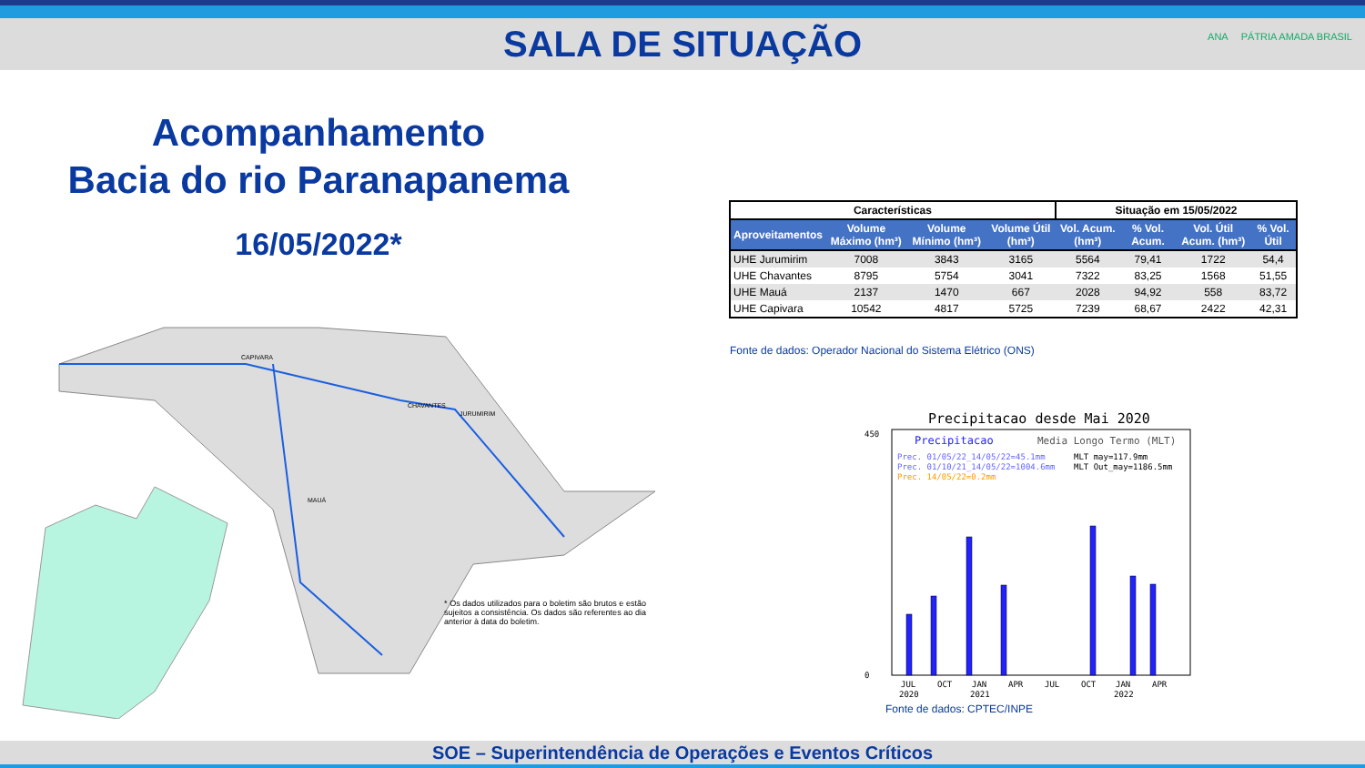SALA DE SITUAÇÃO
ANA PÁTRIA AMADA BRASIL
Acompanhamento
Bacia do rio Paranapanema
16/05/2022*
CAPIVARA
CHAVANTES
JURUMIRIM
MAUÁ
* Os dados utilizados para o boletim são brutos e estão sujeitos a consistência. Os dados são referentes ao dia anterior à data do boletim.
| Características | | | | Situação em 15/05/2022 | | | |
| --- | --- | --- | --- | --- | --- | --- | --- |
| Aproveitamentos | Volume Máximo (hm³) | Volume Mínimo (hm³) | Volume Útil (hm³) | Vol. Acum. (hm³) | % Vol. Acum. | Vol. Útil Acum. (hm³) | % Vol. Útil |
| UHE Jurumirim | 7008 | 3843 | 3165 | 5564 | 79,41 | 1722 | 54,4 |
| UHE Chavantes | 8795 | 5754 | 3041 | 7322 | 83,25 | 1568 | 51,55 |
| UHE Mauá | 2137 | 1470 | 667 | 2028 | 94,92 | 558 | 83,72 |
| UHE Capivara | 10542 | 4817 | 5725 | 7239 | 68,67 | 2422 | 42,31 |
Fonte de dados: Operador Nacional do Sistema Elétrico (ONS)
Precipitacao desde Mai 2020
Precipitacao
Media Longo Termo (MLT)
Prec. 01/05/22_14/05/22=45.1mm
MLT may=117.9mm
Prec. 01/10/21_14/05/22=1004.6mm
MLT Out_may=1186.5mm
Prec. 14/05/22=0.2mm
450
0
JUL
OCT
JAN
APR
JUL
OCT
JAN
APR
2020
2021
2022
Fonte de dados: CPTEC/INPE
SOE – Superintendência de Operações e Eventos Críticos